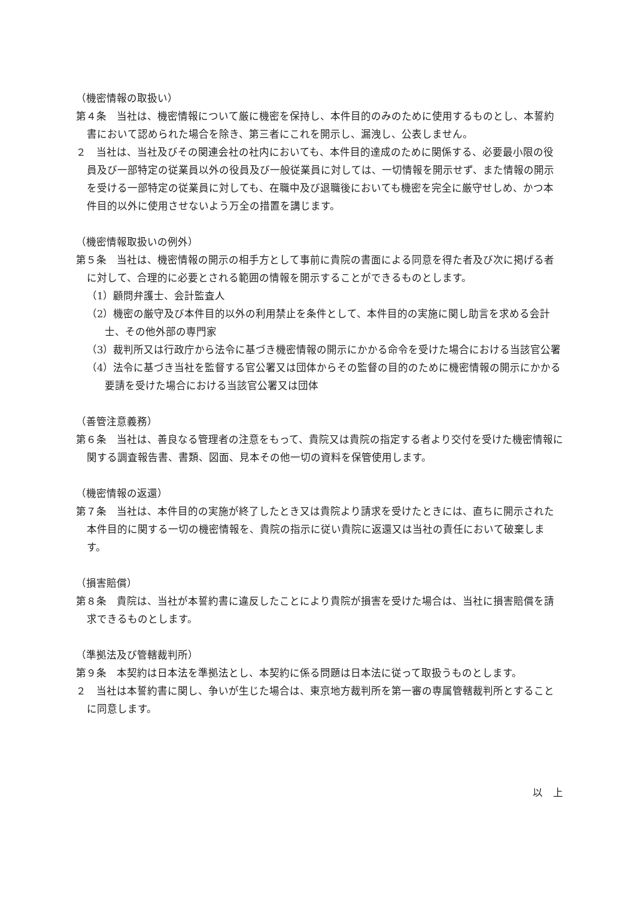（機密情報の取扱い）
第４条　当社は、機密情報について厳に機密を保持し、本件目的のみのために使用するものとし、本誓約書において認められた場合を除き、第三者にこれを開示し、漏洩し、公表しません。
２　当社は、当社及びその関連会社の社内においても、本件目的達成のために関係する、必要最小限の役員及び一部特定の従業員以外の役員及び一般従業員に対しては、一切情報を開示せず、また情報の開示を受ける一部特定の従業員に対しても、在職中及び退職後においても機密を完全に厳守せしめ、かつ本件目的以外に使用させないよう万全の措置を講じます。
（機密情報取扱いの例外）
第５条　当社は、機密情報の開示の相手方として事前に貴院の書面による同意を得た者及び次に掲げる者に対して、合理的に必要とされる範囲の情報を開示することができるものとします。
（1）顧問弁護士、会計監査人
（2）機密の厳守及び本件目的以外の利用禁止を条件として、本件目的の実施に関し助言を求める会計士、その他外部の専門家
（3）裁判所又は行政庁から法令に基づき機密情報の開示にかかる命令を受けた場合における当該官公署
（4）法令に基づき当社を監督する官公署又は団体からその監督の目的のために機密情報の開示にかかる要請を受けた場合における当該官公署又は団体
（善管注意義務）
第６条　当社は、善良なる管理者の注意をもって、貴院又は貴院の指定する者より交付を受けた機密情報に関する調査報告書、書類、図面、見本その他一切の資料を保管使用します。
（機密情報の返還）
第７条　当社は、本件目的の実施が終了したとき又は貴院より請求を受けたときには、直ちに開示された本件目的に関する一切の機密情報を、貴院の指示に従い貴院に返還又は当社の責任において破棄します。
（損害賠償）
第８条　貴院は、当社が本誓約書に違反したことにより貴院が損害を受けた場合は、当社に損害賠償を請求できるものとします。
（準拠法及び管轄裁判所）
第９条　本契約は日本法を準拠法とし、本契約に係る問題は日本法に従って取扱うものとします。
２　当社は本誓約書に関し、争いが生じた場合は、東京地方裁判所を第一審の専属管轄裁判所とすることに同意します。
以　上